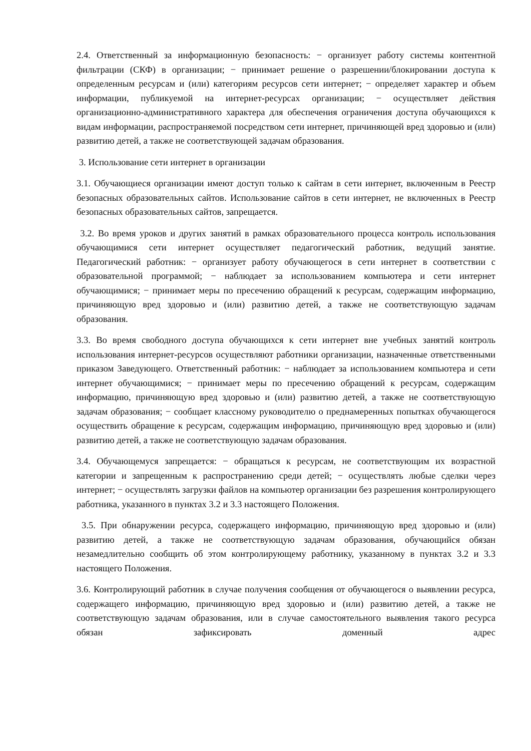2.4. Ответственный за информационную безопасность: − организует работу системы контентной фильтрации (СКФ) в организации; − принимает решение о разрешении/блокировании доступа к определенным ресурсам и (или) категориям ресурсов сети интернет; − определяет характер и объем информации, публикуемой на интернет-ресурсах организации; − осуществляет действия организационно-административного характера для обеспечения ограничения доступа обучающихся к видам информации, распространяемой посредством сети интернет, причиняющей вред здоровью и (или) развитию детей, а также не соответствующей задачам образования.
3. Использование сети интернет в организации
3.1. Обучающиеся организации имеют доступ только к сайтам в сети интернет, включенным в Реестр безопасных образовательных сайтов. Использование сайтов в сети интернет, не включенных в Реестр безопасных образовательных сайтов, запрещается.
3.2. Во время уроков и других занятий в рамках образовательного процесса контроль использования обучающимися сети интернет осуществляет педагогический работник, ведущий занятие. Педагогический работник: − организует работу обучающегося в сети интернет в соответствии с образовательной программой; − наблюдает за использованием компьютера и сети интернет обучающимися; − принимает меры по пресечению обращений к ресурсам, содержащим информацию, причиняющую вред здоровью и (или) развитию детей, а также не соответствующую задачам образования.
3.3. Во время свободного доступа обучающихся к сети интернет вне учебных занятий контроль использования интернет-ресурсов осуществляют работники организации, назначенные ответственными приказом Заведующего. Ответственный работник: − наблюдает за использованием компьютера и сети интернет обучающимися; − принимает меры по пресечению обращений к ресурсам, содержащим информацию, причиняющую вред здоровью и (или) развитию детей, а также не соответствующую задачам образования; − сообщает классному руководителю о преднамеренных попытках обучающегося осуществить обращение к ресурсам, содержащим информацию, причиняющую вред здоровью и (или) развитию детей, а также не соответствующую задачам образования.
3.4. Обучающемуся запрещается: − обращаться к ресурсам, не соответствующим их возрастной категории и запрещенным к распространению среди детей; − осуществлять любые сделки через интернет; − осуществлять загрузки файлов на компьютер организации без разрешения контролирующего работника, указанного в пунктах 3.2 и 3.3 настоящего Положения.
3.5. При обнаружении ресурса, содержащего информацию, причиняющую вред здоровью и (или) развитию детей, а также не соответствующую задачам образования, обучающийся обязан незамедлительно сообщить об этом контролирующему работнику, указанному в пунктах 3.2 и 3.3 настоящего Положения.
3.6. Контролирующий работник в случае получения сообщения от обучающегося о выявлении ресурса, содержащего информацию, причиняющую вред здоровью и (или) развитию детей, а также не соответствующую задачам образования, или в случае самостоятельного выявления такого ресурса обязан зафиксировать доменный адрес